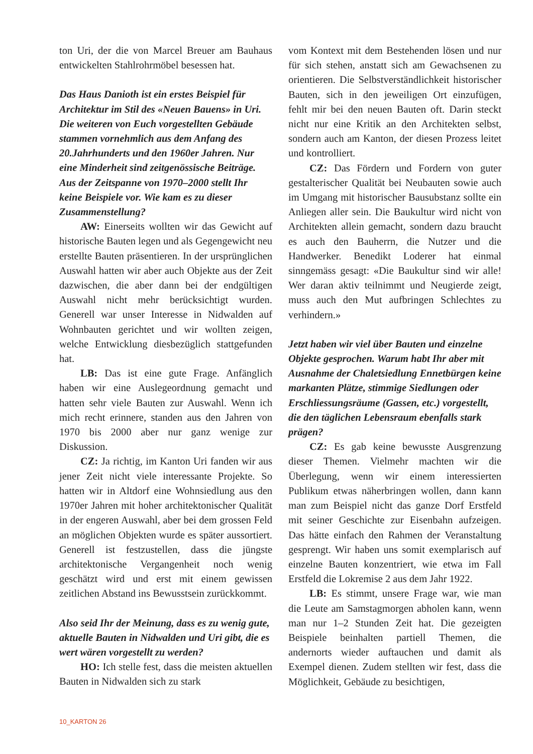ton Uri, der die von Marcel Breuer am Bauhaus entwickelten Stahlrohrmöbel besessen hat.
Das Haus Danioth ist ein erstes Beispiel für Architektur im Stil des «Neuen Bauens» in Uri. Die weiteren von Euch vorgestellten Gebäude stammen vornehmlich aus dem Anfang des 20.Jahrhunderts und den 1960er Jahren. Nur eine Minderheit sind zeitgenössische Beiträge. Aus der Zeitspanne von 1970–2000 stellt Ihr keine Beispiele vor. Wie kam es zu dieser Zusammenstellung?
AW: Einerseits wollten wir das Gewicht auf historische Bauten legen und als Gegengewicht neu erstellte Bauten präsentieren. In der ursprünglichen Auswahl hatten wir aber auch Objekte aus der Zeit dazwischen, die aber dann bei der endgültigen Auswahl nicht mehr berücksichtigt wurden. Generell war unser Interesse in Nidwalden auf Wohnbauten gerichtet und wir wollten zeigen, welche Entwicklung diesbezüglich stattgefunden hat.
LB: Das ist eine gute Frage. Anfänglich haben wir eine Auslegeordnung gemacht und hatten sehr viele Bauten zur Auswahl. Wenn ich mich recht erinnere, standen aus den Jahren von 1970 bis 2000 aber nur ganz wenige zur Diskussion.
CZ: Ja richtig, im Kanton Uri fanden wir aus jener Zeit nicht viele interessante Projekte. So hatten wir in Altdorf eine Wohnsiedlung aus den 1970er Jahren mit hoher architektonischer Qualität in der engeren Auswahl, aber bei dem grossen Feld an möglichen Objekten wurde es später aussortiert. Generell ist festzustellen, dass die jüngste architektonische Vergangenheit noch wenig geschätzt wird und erst mit einem gewissen zeitlichen Abstand ins Bewusstsein zurückkommt.
Also seid Ihr der Meinung, dass es zu wenig gute, aktuelle Bauten in Nidwalden und Uri gibt, die es wert wären vorgestellt zu werden?
HO: Ich stelle fest, dass die meisten aktuellen Bauten in Nidwalden sich zu stark
vom Kontext mit dem Bestehenden lösen und nur für sich stehen, anstatt sich am Gewachsenen zu orientieren. Die Selbstverständlichkeit historischer Bauten, sich in den jeweiligen Ort einzufügen, fehlt mir bei den neuen Bauten oft. Darin steckt nicht nur eine Kritik an den Architekten selbst, sondern auch am Kanton, der diesen Prozess leitet und kontrolliert.
CZ: Das Fördern und Fordern von guter gestalterischer Qualität bei Neubauten sowie auch im Umgang mit historischer Bausubstanz sollte ein Anliegen aller sein. Die Baukultur wird nicht von Architekten allein gemacht, sondern dazu braucht es auch den Bauherrn, die Nutzer und die Handwerker. Benedikt Loderer hat einmal sinngemäss gesagt: «Die Baukultur sind wir alle! Wer daran aktiv teilnimmt und Neugierde zeigt, muss auch den Mut aufbringen Schlechtes zu verhindern.»
Jetzt haben wir viel über Bauten und einzelne Objekte gesprochen. Warum habt Ihr aber mit Ausnahme der Chaletsiedlung Ennetbürgen keine markanten Plätze, stimmige Siedlungen oder Erschliessungsräume (Gassen, etc.) vorgestellt, die den täglichen Lebensraum ebenfalls stark prägen?
CZ: Es gab keine bewusste Ausgrenzung dieser Themen. Vielmehr machten wir die Überlegung, wenn wir einem interessierten Publikum etwas näherbringen wollen, dann kann man zum Beispiel nicht das ganze Dorf Erstfeld mit seiner Geschichte zur Eisenbahn aufzeigen. Das hätte einfach den Rahmen der Veranstaltung gesprengt. Wir haben uns somit exemplarisch auf einzelne Bauten konzentriert, wie etwa im Fall Erstfeld die Lokremise 2 aus dem Jahr 1922.
LB: Es stimmt, unsere Frage war, wie man die Leute am Samstagmorgen abholen kann, wenn man nur 1–2 Stunden Zeit hat. Die gezeigten Beispiele beinhalten partiell Themen, die andernorts wieder auftauchen und damit als Exempel dienen. Zudem stellten wir fest, dass die Möglichkeit, Gebäude zu besichtigen,
10_KARTON 26